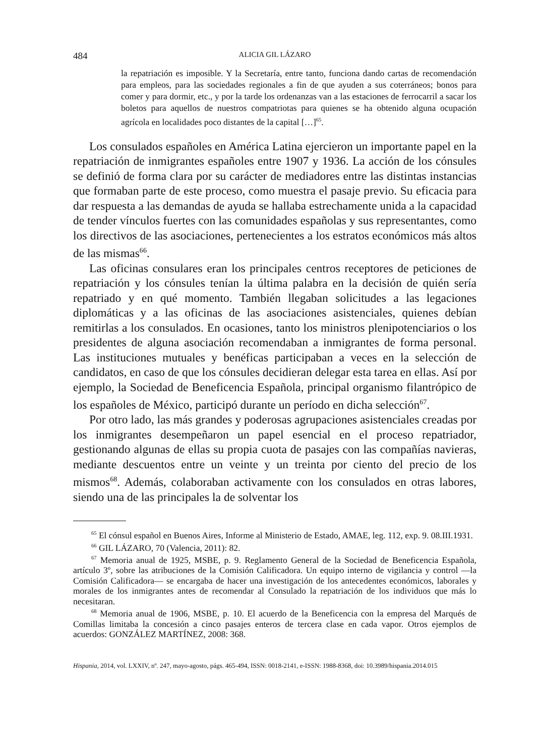484 ALICIA GIL LÁZARO
la repatriación es imposible. Y la Secretaría, entre tanto, funciona dando cartas de recomendación para empleos, para las sociedades regionales a fin de que ayuden a sus coterráneos; bonos para comer y para dormir, etc., y por la tarde los ordenanzas van a las estaciones de ferrocarril a sacar los boletos para aquellos de nuestros compatriotas para quienes se ha obtenido alguna ocupación agrícola en localidades poco distantes de la capital […]<sup>65</sup>.
Los consulados españoles en América Latina ejercieron un importante papel en la repatriación de inmigrantes españoles entre 1907 y 1936. La acción de los cónsules se definió de forma clara por su carácter de mediadores entre las distintas instancias que formaban parte de este proceso, como muestra el pasaje previo. Su eficacia para dar respuesta a las demandas de ayuda se hallaba estrechamente unida a la capacidad de tender vínculos fuertes con las comunidades españolas y sus representantes, como los directivos de las asociaciones, pertenecientes a los estratos económicos más altos de las mismas<sup>66</sup>.
Las oficinas consulares eran los principales centros receptores de peticiones de repatriación y los cónsules tenían la última palabra en la decisión de quién sería repatriado y en qué momento. También llegaban solicitudes a las legaciones diplomáticas y a las oficinas de las asociaciones asistenciales, quienes debían remitirlas a los consulados. En ocasiones, tanto los ministros plenipotenciarios o los presidentes de alguna asociación recomendaban a inmigrantes de forma personal. Las instituciones mutuales y benéficas participaban a veces en la selección de candidatos, en caso de que los cónsules decidieran delegar esta tarea en ellas. Así por ejemplo, la Sociedad de Beneficencia Española, principal organismo filantrópico de los españoles de México, participó durante un período en dicha selección<sup>67</sup>.
Por otro lado, las más grandes y poderosas agrupaciones asistenciales creadas por los inmigrantes desempeñaron un papel esencial en el proceso repatriador, gestionando algunas de ellas su propia cuota de pasajes con las compañías navieras, mediante descuentos entre un veinte y un treinta por ciento del precio de los mismos<sup>68</sup>. Además, colaboraban activamente con los consulados en otras labores, siendo una de las principales la de solventar los
<sup>65</sup> El cónsul español en Buenos Aires, Informe al Ministerio de Estado, AMAE, leg. 112, exp. 9. 08.III.1931.
<sup>66</sup> GIL LÁZARO, 70 (Valencia, 2011): 82.
<sup>67</sup> Memoria anual de 1925, MSBE, p. 9. Reglamento General de la Sociedad de Beneficencia Española, artículo 3º, sobre las atribuciones de la Comisión Calificadora. Un equipo interno de vigilancia y control —la Comisión Calificadora— se encargaba de hacer una investigación de los antecedentes económicos, laborales y morales de los inmigrantes antes de recomendar al Consulado la repatriación de los individuos que más lo necesitaran.
<sup>68</sup> Memoria anual de 1906, MSBE, p. 10. El acuerdo de la Beneficencia con la empresa del Marqués de Comillas limitaba la concesión a cinco pasajes enteros de tercera clase en cada vapor. Otros ejemplos de acuerdos: GONZÁLEZ MARTÍNEZ, 2008: 368.
Hispania, 2014, vol. LXXIV, nº. 247, mayo-agosto, págs. 465-494, ISSN: 0018-2141, e-ISSN: 1988-8368, doi: 10.3989/hispania.2014.015